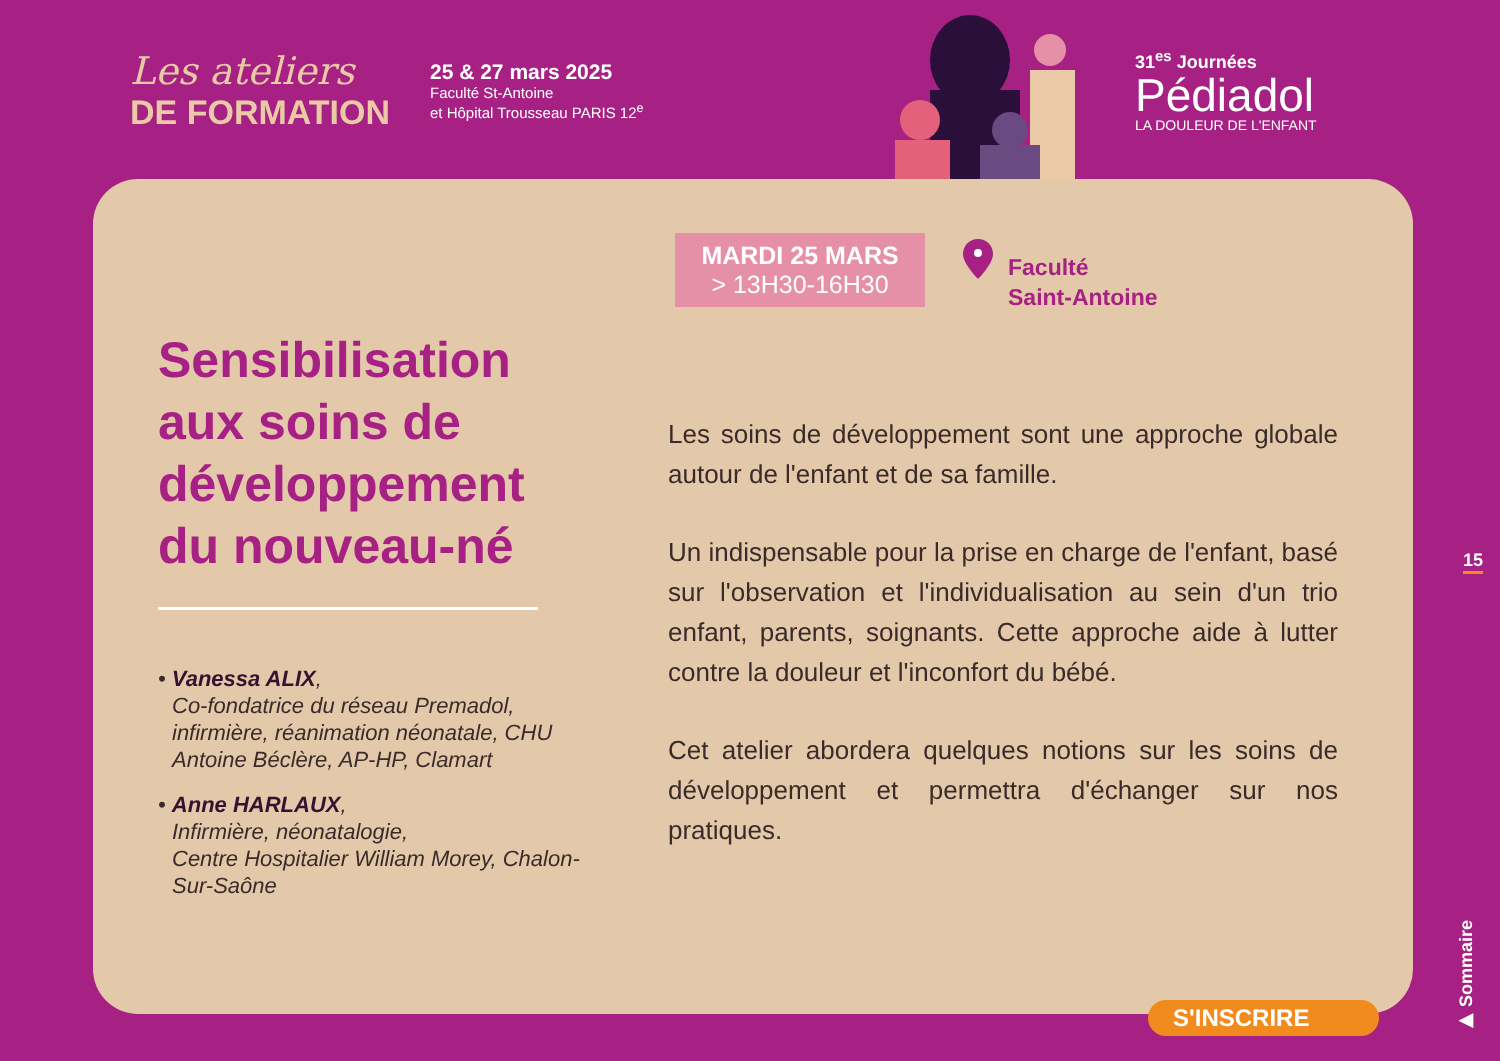Les ateliers
DE FORMATION
25 & 27 mars 2025
Faculté St-Antoine
et Hôpital Trousseau PARIS 12<sup>e</sup>
31<sup>es</sup> Journées
Pédiadol
LA DOULEUR DE L'ENFANT
MARDI 25 MARS
> 13H30-16H30
Faculté
Saint-Antoine
Sensibilisation aux soins de développement du nouveau-né
• Vanessa ALIX,
Co-fondatrice du réseau Premadol, infirmière, réanimation néonatale, CHU Antoine Béclère, AP-HP, Clamart
• Anne HARLAUX,
Infirmière, néonatalogie,
Centre Hospitalier William Morey, Chalon-Sur-Saône
Les soins de développement sont une approche globale autour de l'enfant et de sa famille.
Un indispensable pour la prise en charge de l'enfant, basé sur l'observation et l'individualisation au sein d'un trio enfant, parents, soignants. Cette approche aide à lutter contre la douleur et l'inconfort du bébé.
Cet atelier abordera quelques notions sur les soins de développement et permettra d'échanger sur nos pratiques.
15
▶ Sommaire
S'INSCRIRE